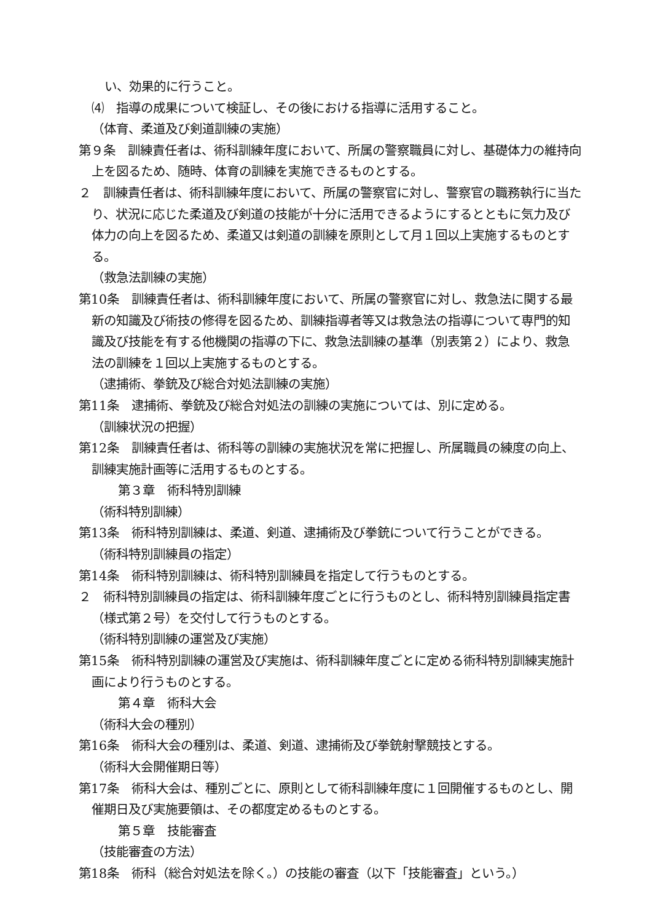い、効果的に行うこと。
⑷　指導の成果について検証し、その後における指導に活用すること。
（体育、柔道及び剣道訓練の実施）
第９条　訓練責任者は、術科訓練年度において、所属の警察職員に対し、基礎体力の維持向上を図るため、随時、体育の訓練を実施できるものとする。
２　訓練責任者は、術科訓練年度において、所属の警察官に対し、警察官の職務執行に当たり、状況に応じた柔道及び剣道の技能が十分に活用できるようにするとともに気力及び体力の向上を図るため、柔道又は剣道の訓練を原則として月１回以上実施するものとする。
（救急法訓練の実施）
第10条　訓練責任者は、術科訓練年度において、所属の警察官に対し、救急法に関する最新の知識及び術技の修得を図るため、訓練指導者等又は救急法の指導について専門的知識及び技能を有する他機関の指導の下に、救急法訓練の基準（別表第２）により、救急法の訓練を１回以上実施するものとする。
（逮捕術、拳銃及び総合対処法訓練の実施）
第11条　逮捕術、拳銃及び総合対処法の訓練の実施については、別に定める。
（訓練状況の把握）
第12条　訓練責任者は、術科等の訓練の実施状況を常に把握し、所属職員の練度の向上、訓練実施計画等に活用するものとする。
第３章　術科特別訓練
（術科特別訓練）
第13条　術科特別訓練は、柔道、剣道、逮捕術及び拳銃について行うことができる。
（術科特別訓練員の指定）
第14条　術科特別訓練は、術科特別訓練員を指定して行うものとする。
２　術科特別訓練員の指定は、術科訓練年度ごとに行うものとし、術科特別訓練員指定書（様式第２号）を交付して行うものとする。
（術科特別訓練の運営及び実施）
第15条　術科特別訓練の運営及び実施は、術科訓練年度ごとに定める術科特別訓練実施計画により行うものとする。
第４章　術科大会
（術科大会の種別）
第16条　術科大会の種別は、柔道、剣道、逮捕術及び拳銃射撃競技とする。
（術科大会開催期日等）
第17条　術科大会は、種別ごとに、原則として術科訓練年度に１回開催するものとし、開催期日及び実施要領は、その都度定めるものとする。
第５章　技能審査
（技能審査の方法）
第18条　術科（総合対処法を除く。）の技能の審査（以下「技能審査」という。）